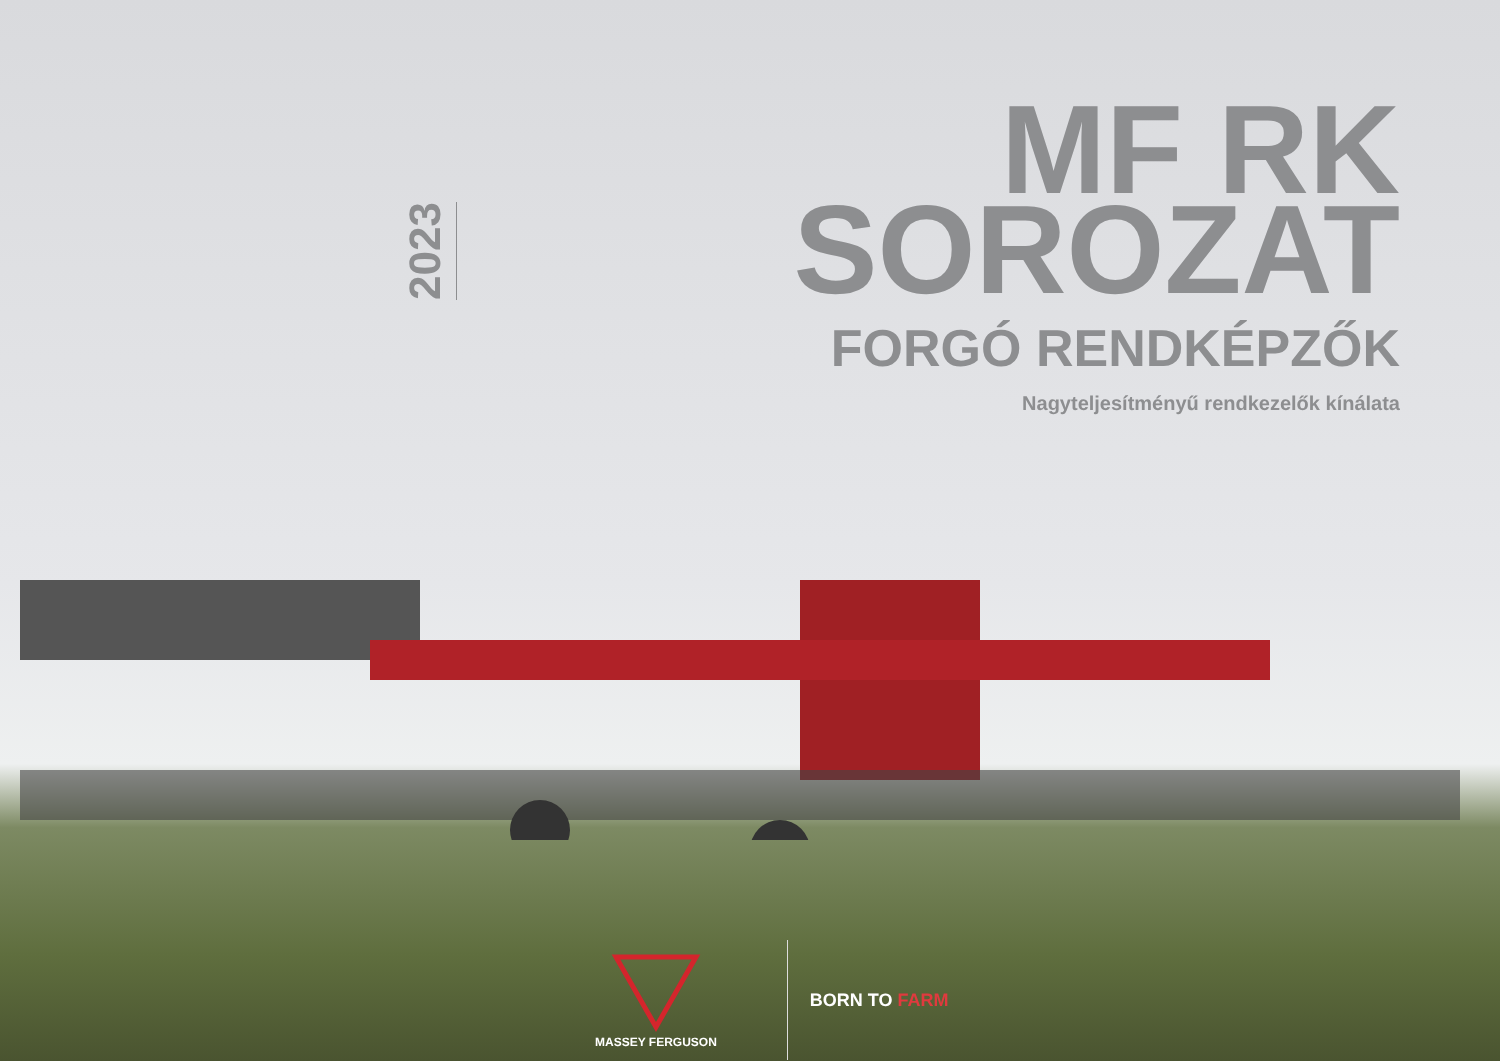2023
MF RK SOROZAT
FORGÓ RENDKÉPZŐK
Nagyteljesítményű rendkezelők kínálata
MASSEY FERGUSON
BORN TO FARM